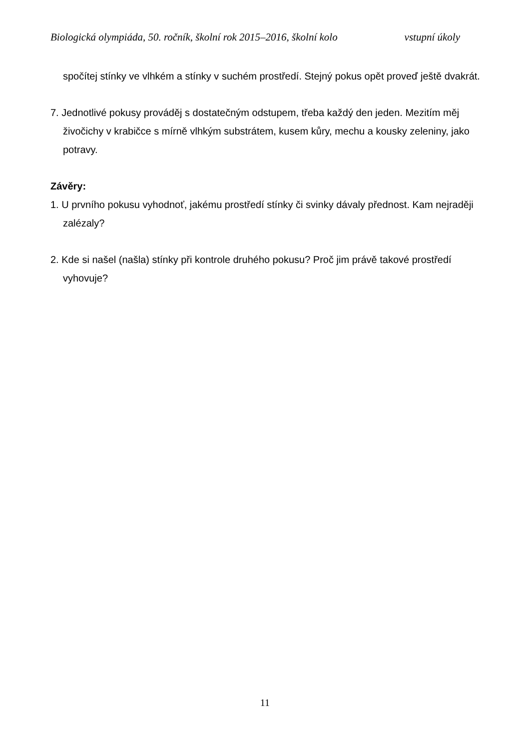Biologická olympiáda, 50. ročník, školní rok 2015–2016, školní kolo vstupní úkoly
spočítej stínky ve vlhkém a stínky v suchém prostředí. Stejný pokus opět proveď ještě dvakrát.
7. Jednotlivé pokusy prováděj s dostatečným odstupem, třeba každý den jeden. Mezitím měj živočichy v krabičce s mírně vlhkým substrátem, kusem kůry, mechu a kousky zeleniny, jako potravy.
Závěry:
1. U prvního pokusu vyhodnoť, jakému prostředí stínky či svinky dávaly přednost. Kam nejraději zalézaly?
2. Kde si našel (našla) stínky při kontrole druhého pokusu? Proč jim právě takové prostředí vyhovuje?
11